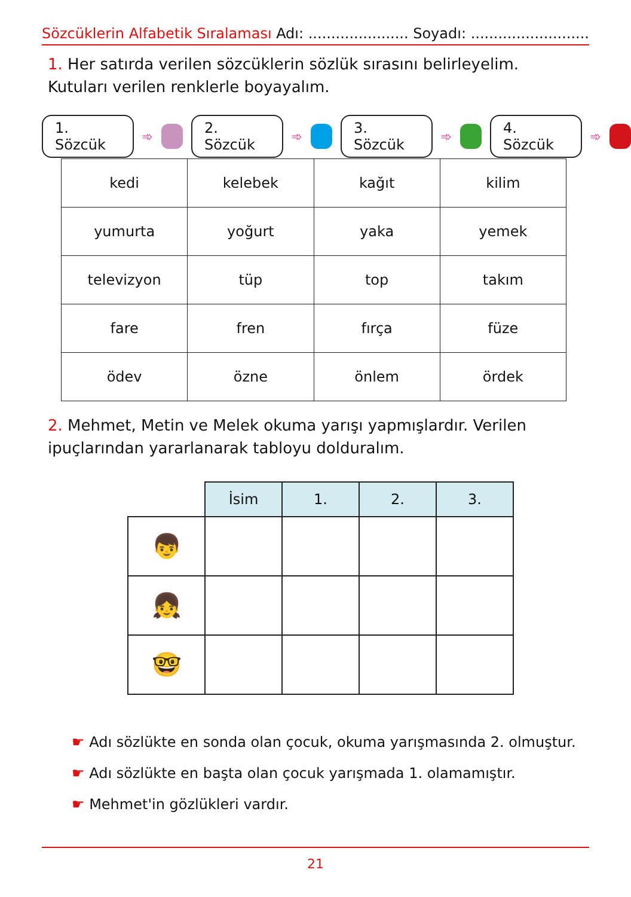Sözcüklerin Alfabetik Sıralaması Adı: ...................... Soyadı: ..........................
1. Her satırda verilen sözcüklerin sözlük sırasını belirleyelim. Kutuları verilen renklerle boyayalım.
1. Sözcük ➾
2. Sözcük ➾
3. Sözcük ➾
4. Sözcük ➾
| kedi | kelebek | kağıt | kilim |
| yumurta | yoğurt | yaka | yemek |
| televizyon | tüp | top | takım |
| fare | fren | fırça | füze |
| ödev | özne | önlem | ördek |
2. Mehmet, Metin ve Melek okuma yarışı yapmışlardır. Verilen ipuçlarından yararlanarak tabloyu dolduralım.
| | İsim | 1. | 2. | 3. |
| --- | --- | --- | --- | --- |
| 👦 | | | | |
| 👧 | | | | |
| 🤓 | | | | |
☛ Adı sözlükte en sonda olan çocuk, okuma yarışmasında 2. olmuştur.
☛ Adı sözlükte en başta olan çocuk yarışmada 1. olamamıştır.
☛ Mehmet'in gözlükleri vardır.
21